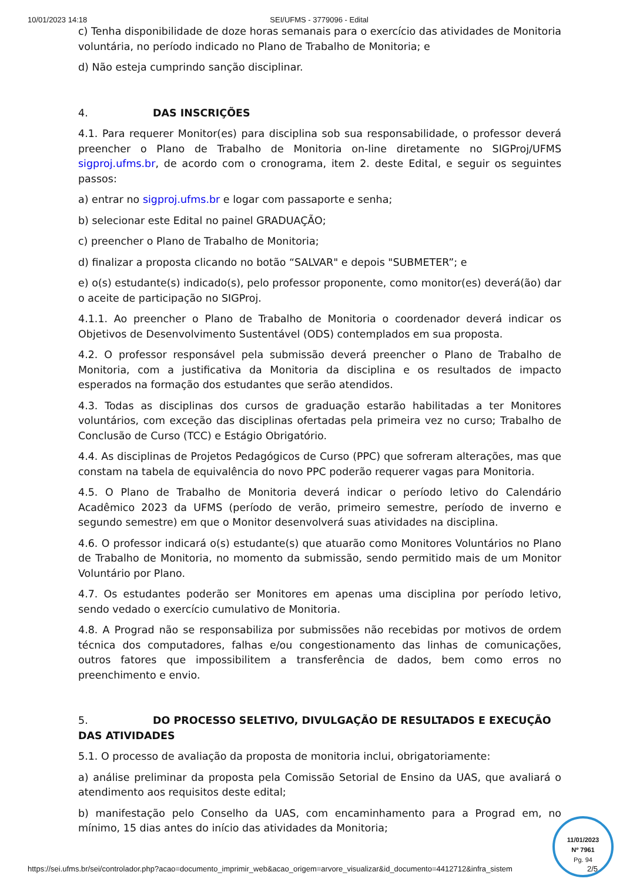10/01/2023 14:18 SEI/UFMS - 3779096 - Edital
c) Tenha disponibilidade de doze horas semanais para o exercício das atividades de Monitoria voluntária, no período indicado no Plano de Trabalho de Monitoria; e
d) Não esteja cumprindo sanção disciplinar.
4. DAS INSCRIÇÕES
4.1. Para requerer Monitor(es) para disciplina sob sua responsabilidade, o professor deverá preencher o Plano de Trabalho de Monitoria on-line diretamente no SIGProj/UFMS sigproj.ufms.br, de acordo com o cronograma, item 2. deste Edital, e seguir os seguintes passos:
a) entrar no sigproj.ufms.br e logar com passaporte e senha;
b) selecionar este Edital no painel GRADUAÇÃO;
c) preencher o Plano de Trabalho de Monitoria;
d) finalizar a proposta clicando no botão “SALVAR" e depois "SUBMETER”; e
e) o(s) estudante(s) indicado(s), pelo professor proponente, como monitor(es) deverá(ão) dar o aceite de participação no SIGProj.
4.1.1. Ao preencher o Plano de Trabalho de Monitoria o coordenador deverá indicar os Objetivos de Desenvolvimento Sustentável (ODS) contemplados em sua proposta.
4.2. O professor responsável pela submissão deverá preencher o Plano de Trabalho de Monitoria, com a justificativa da Monitoria da disciplina e os resultados de impacto esperados na formação dos estudantes que serão atendidos.
4.3. Todas as disciplinas dos cursos de graduação estarão habilitadas a ter Monitores voluntários, com exceção das disciplinas ofertadas pela primeira vez no curso; Trabalho de Conclusão de Curso (TCC) e Estágio Obrigatório.
4.4. As disciplinas de Projetos Pedagógicos de Curso (PPC) que sofreram alterações, mas que constam na tabela de equivalência do novo PPC poderão requerer vagas para Monitoria.
4.5. O Plano de Trabalho de Monitoria deverá indicar o período letivo do Calendário Acadêmico 2023 da UFMS (período de verão, primeiro semestre, período de inverno e segundo semestre) em que o Monitor desenvolverá suas atividades na disciplina.
4.6. O professor indicará o(s) estudante(s) que atuarão como Monitores Voluntários no Plano de Trabalho de Monitoria, no momento da submissão, sendo permitido mais de um Monitor Voluntário por Plano.
4.7. Os estudantes poderão ser Monitores em apenas uma disciplina por período letivo, sendo vedado o exercício cumulativo de Monitoria.
4.8. A Prograd não se responsabiliza por submissões não recebidas por motivos de ordem técnica dos computadores, falhas e/ou congestionamento das linhas de comunicações, outros fatores que impossibilitem a transferência de dados, bem como erros no preenchimento e envio.
5. DO PROCESSO SELETIVO, DIVULGAÇÃO DE RESULTADOS E EXECUÇÃO DAS ATIVIDADES
5.1. O processo de avaliação da proposta de monitoria inclui, obrigatoriamente:
a) análise preliminar da proposta pela Comissão Setorial de Ensino da UAS, que avaliará o atendimento aos requisitos deste edital;
b) manifestação pelo Conselho da UAS, com encaminhamento para a Prograd em, no mínimo, 15 dias antes do início das atividades da Monitoria;
https://sei.ufms.br/sei/controlador.php?acao=documento_imprimir_web&acao_origem=arvore_visualizar&id_documento=4412712&infra_sistem 2/5
11/01/2023
Nº 7961
Pg. 94